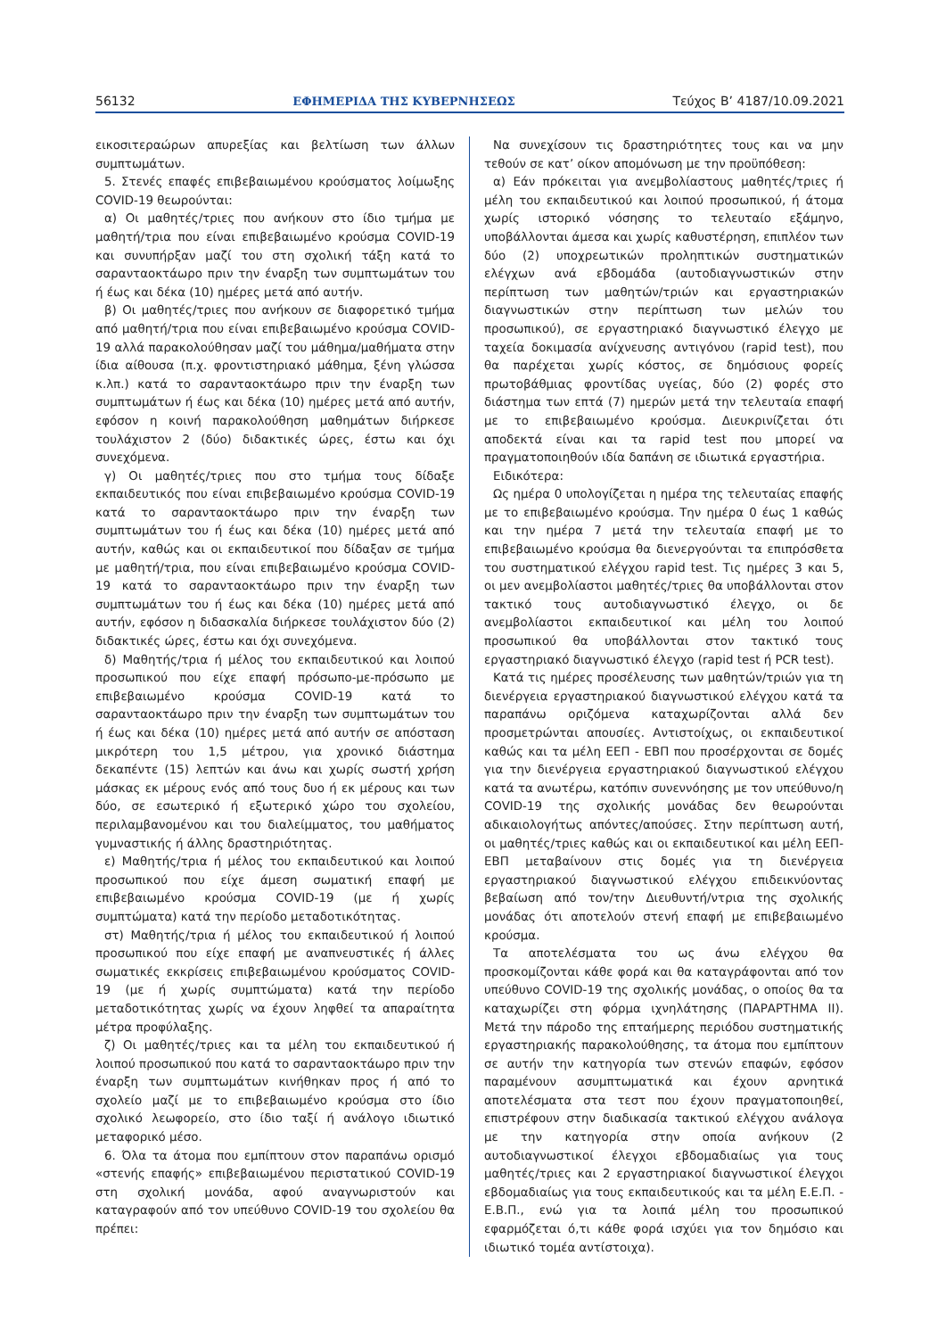56132 ΕΦΗΜΕΡΙΔΑ ΤΗΣ ΚΥΒΕΡΝΗΣΕΩΣ Τεύχος B’ 4187/10.09.2021
εικοσιτεραώρων απυρεξίας και βελτίωση των άλλων συμπτωμάτων.
5. Στενές επαφές επιβεβαιωμένου κρούσματος λοίμωξης COVID-19 θεωρούνται:
α) Οι μαθητές/τριες που ανήκουν στο ίδιο τμήμα με μαθητή/τρια που είναι επιβεβαιωμένο κρούσμα COVID-19 και συνυπήρξαν μαζί του στη σχολική τάξη κατά το σαρανταοκτάωρο πριν την έναρξη των συμπτωμάτων του ή έως και δέκα (10) ημέρες μετά από αυτήν.
β) Οι μαθητές/τριες που ανήκουν σε διαφορετικό τμήμα από μαθητή/τρια που είναι επιβεβαιωμένο κρούσμα COVID-19 αλλά παρακολούθησαν μαζί του μάθημα/μαθήματα στην ίδια αίθουσα (π.χ. φροντιστηριακό μάθημα, ξένη γλώσσα κ.λπ.) κατά το σαρανταοκτάωρο πριν την έναρξη των συμπτωμάτων ή έως και δέκα (10) ημέρες μετά από αυτήν, εφόσον η κοινή παρακολούθηση μαθημάτων διήρκεσε τουλάχιστον 2 (δύο) διδακτικές ώρες, έστω και όχι συνεχόμενα.
γ) Οι μαθητές/τριες που στο τμήμα τους δίδαξε εκπαιδευτικός που είναι επιβεβαιωμένο κρούσμα COVID-19 κατά το σαρανταοκτάωρο πριν την έναρξη των συμπτωμάτων του ή έως και δέκα (10) ημέρες μετά από αυτήν, καθώς και οι εκπαιδευτικοί που δίδαξαν σε τμήμα με μαθητή/τρια, που είναι επιβεβαιωμένο κρούσμα COVID-19 κατά το σαρανταοκτάωρο πριν την έναρξη των συμπτωμάτων του ή έως και δέκα (10) ημέρες μετά από αυτήν, εφόσον η διδασκαλία διήρκεσε τουλάχιστον δύο (2) διδακτικές ώρες, έστω και όχι συνεχόμενα.
δ) Μαθητής/τρια ή μέλος του εκπαιδευτικού και λοιπού προσωπικού που είχε επαφή πρόσωπο-με-πρόσωπο με επιβεβαιωμένο κρούσμα COVID-19 κατά το σαρανταοκτάωρο πριν την έναρξη των συμπτωμάτων του ή έως και δέκα (10) ημέρες μετά από αυτήν σε απόσταση μικρότερη του 1,5 μέτρου, για χρονικό διάστημα δεκαπέντε (15) λεπτών και άνω και χωρίς σωστή χρήση μάσκας εκ μέρους ενός από τους δυο ή εκ μέρους και των δύο, σε εσωτερικό ή εξωτερικό χώρο του σχολείου, περιλαμβανομένου και του διαλείμματος, του μαθήματος γυμναστικής ή άλλης δραστηριότητας.
ε) Μαθητής/τρια ή μέλος του εκπαιδευτικού και λοιπού προσωπικού που είχε άμεση σωματική επαφή με επιβεβαιωμένο κρούσμα COVID-19 (με ή χωρίς συμπτώματα) κατά την περίοδο μεταδοτικότητας.
στ) Μαθητής/τρια ή μέλος του εκπαιδευτικού ή λοιπού προσωπικού που είχε επαφή με αναπνευστικές ή άλλες σωματικές εκκρίσεις επιβεβαιωμένου κρούσματος COVID-19 (με ή χωρίς συμπτώματα) κατά την περίοδο μεταδοτικότητας χωρίς να έχουν ληφθεί τα απαραίτητα μέτρα προφύλαξης.
ζ) Οι μαθητές/τριες και τα μέλη του εκπαιδευτικού ή λοιπού προσωπικού που κατά το σαρανταοκτάωρο πριν την έναρξη των συμπτωμάτων κινήθηκαν προς ή από το σχολείο μαζί με το επιβεβαιωμένο κρούσμα στο ίδιο σχολικό λεωφορείο, στο ίδιο ταξί ή ανάλογο ιδιωτικό μεταφορικό μέσο.
6. Όλα τα άτομα που εμπίπτουν στον παραπάνω ορισμό «στενής επαφής» επιβεβαιωμένου περιστατικού COVID-19 στη σχολική μονάδα, αφού αναγνωριστούν και καταγραφούν από τον υπεύθυνο COVID-19 του σχολείου θα πρέπει:
Να συνεχίσουν τις δραστηριότητες τους και να μην τεθούν σε κατ’ οίκον απομόνωση με την προϋπόθεση:
α) Εάν πρόκειται για ανεμβολίαστους μαθητές/τριες ή μέλη του εκπαιδευτικού και λοιπού προσωπικού, ή άτομα χωρίς ιστορικό νόσησης το τελευταίο εξάμηνο, υποβάλλονται άμεσα και χωρίς καθυστέρηση, επιπλέον των δύο (2) υποχρεωτικών προληπτικών συστηματικών ελέγχων ανά εβδομάδα (αυτοδιαγνωστικών στην περίπτωση των μαθητών/τριών και εργαστηριακών διαγνωστικών στην περίπτωση των μελών του προσωπικού), σε εργαστηριακό διαγνωστικό έλεγχο με ταχεία δοκιμασία ανίχνευσης αντιγόνου (rapid test), που θα παρέχεται χωρίς κόστος, σε δημόσιους φορείς πρωτοβάθμιας φροντίδας υγείας, δύο (2) φορές στο διάστημα των επτά (7) ημερών μετά την τελευταία επαφή με το επιβεβαιωμένο κρούσμα. Διευκρινίζεται ότι αποδεκτά είναι και τα rapid test που μπορεί να πραγματοποιηθούν ιδία δαπάνη σε ιδιωτικά εργαστήρια.
Ειδικότερα:
Ως ημέρα 0 υπολογίζεται η ημέρα της τελευταίας επαφής με το επιβεβαιωμένο κρούσμα. Την ημέρα 0 έως 1 καθώς και την ημέρα 7 μετά την τελευταία επαφή με το επιβεβαιωμένο κρούσμα θα διενεργούνται τα επιπρόσθετα του συστηματικού ελέγχου rapid test. Τις ημέρες 3 και 5, οι μεν ανεμβολίαστοι μαθητές/τριες θα υποβάλλονται στον τακτικό τους αυτοδιαγνωστικό έλεγχο, οι δε ανεμβολίαστοι εκπαιδευτικοί και μέλη του λοιπού προσωπικού θα υποβάλλονται στον τακτικό τους εργαστηριακό διαγνωστικό έλεγχο (rapid test ή PCR test).
Κατά τις ημέρες προσέλευσης των μαθητών/τριών για τη διενέργεια εργαστηριακού διαγνωστικού ελέγχου κατά τα παραπάνω οριζόμενα καταχωρίζονται αλλά δεν προσμετρώνται απουσίες. Αντιστοίχως, οι εκπαιδευτικοί καθώς και τα μέλη ΕΕΠ - ΕΒΠ που προσέρχονται σε δομές για την διενέργεια εργαστηριακού διαγνωστικού ελέγχου κατά τα ανωτέρω, κατόπιν συνεννόησης με τον υπεύθυνο/η COVID-19 της σχολικής μονάδας δεν θεωρούνται αδικαιολογήτως απόντες/απούσες. Στην περίπτωση αυτή, οι μαθητές/τριες καθώς και οι εκπαιδευτικοί και μέλη ΕΕΠ-ΕΒΠ μεταβαίνουν στις δομές για τη διενέργεια εργαστηριακού διαγνωστικού ελέγχου επιδεικνύοντας βεβαίωση από τον/την Διευθυντή/ντρια της σχολικής μονάδας ότι αποτελούν στενή επαφή με επιβεβαιωμένο κρούσμα.
Τα αποτελέσματα του ως άνω ελέγχου θα προσκομίζονται κάθε φορά και θα καταγράφονται από τον υπεύθυνο COVID-19 της σχολικής μονάδας, ο οποίος θα τα καταχωρίζει στη φόρμα ιχνηλάτησης (ΠΑΡΑΡΤΗΜΑ ΙΙ). Μετά την πάροδο της επταήμερης περιόδου συστηματικής εργαστηριακής παρακολούθησης, τα άτομα που εμπίπτουν σε αυτήν την κατηγορία των στενών επαφών, εφόσον παραμένουν ασυμπτωματικά και έχουν αρνητικά αποτελέσματα στα τεστ που έχουν πραγματοποιηθεί, επιστρέφουν στην διαδικασία τακτικού ελέγχου ανάλογα με την κατηγορία στην οποία ανήκουν (2 αυτοδιαγνωστικοί έλεγχοι εβδομαδιαίως για τους μαθητές/τριες και 2 εργαστηριακοί διαγνωστικοί έλεγχοι εβδομαδιαίως για τους εκπαιδευτικούς και τα μέλη Ε.Ε.Π. - Ε.Β.Π., ενώ για τα λοιπά μέλη του προσωπικού εφαρμόζεται ό,τι κάθε φορά ισχύει για τον δημόσιο και ιδιωτικό τομέα αντίστοιχα).